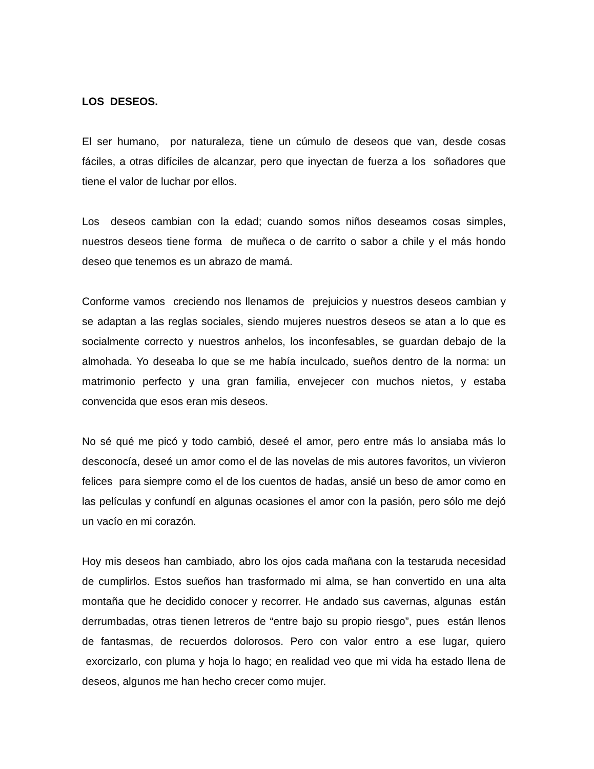LOS DESEOS.
El ser humano, por naturaleza, tiene un cúmulo de deseos que van, desde cosas fáciles, a otras difíciles de alcanzar, pero que inyectan de fuerza a los soñadores que tiene el valor de luchar por ellos.
Los deseos cambian con la edad; cuando somos niños deseamos cosas simples, nuestros deseos tiene forma de muñeca o de carrito o sabor a chile y el más hondo deseo que tenemos es un abrazo de mamá.
Conforme vamos creciendo nos llenamos de prejuicios y nuestros deseos cambian y se adaptan a las reglas sociales, siendo mujeres nuestros deseos se atan a lo que es socialmente correcto y nuestros anhelos, los inconfesables, se guardan debajo de la almohada. Yo deseaba lo que se me había inculcado, sueños dentro de la norma: un matrimonio perfecto y una gran familia, envejecer con muchos nietos, y estaba convencida que esos eran mis deseos.
No sé qué me picó y todo cambió, deseé el amor, pero entre más lo ansiaba más lo desconocía, deseé un amor como el de las novelas de mis autores favoritos, un vivieron felices para siempre como el de los cuentos de hadas, ansié un beso de amor como en las películas y confundí en algunas ocasiones el amor con la pasión, pero sólo me dejó un vacío en mi corazón.
Hoy mis deseos han cambiado, abro los ojos cada mañana con la testaruda necesidad de cumplirlos. Estos sueños han trasformado mi alma, se han convertido en una alta montaña que he decidido conocer y recorrer. He andado sus cavernas, algunas están derrumbadas, otras tienen letreros de “entre bajo su propio riesgo”, pues están llenos de fantasmas, de recuerdos dolorosos. Pero con valor entro a ese lugar, quiero exorcizarlo, con pluma y hoja lo hago; en realidad veo que mi vida ha estado llena de deseos, algunos me han hecho crecer como mujer.